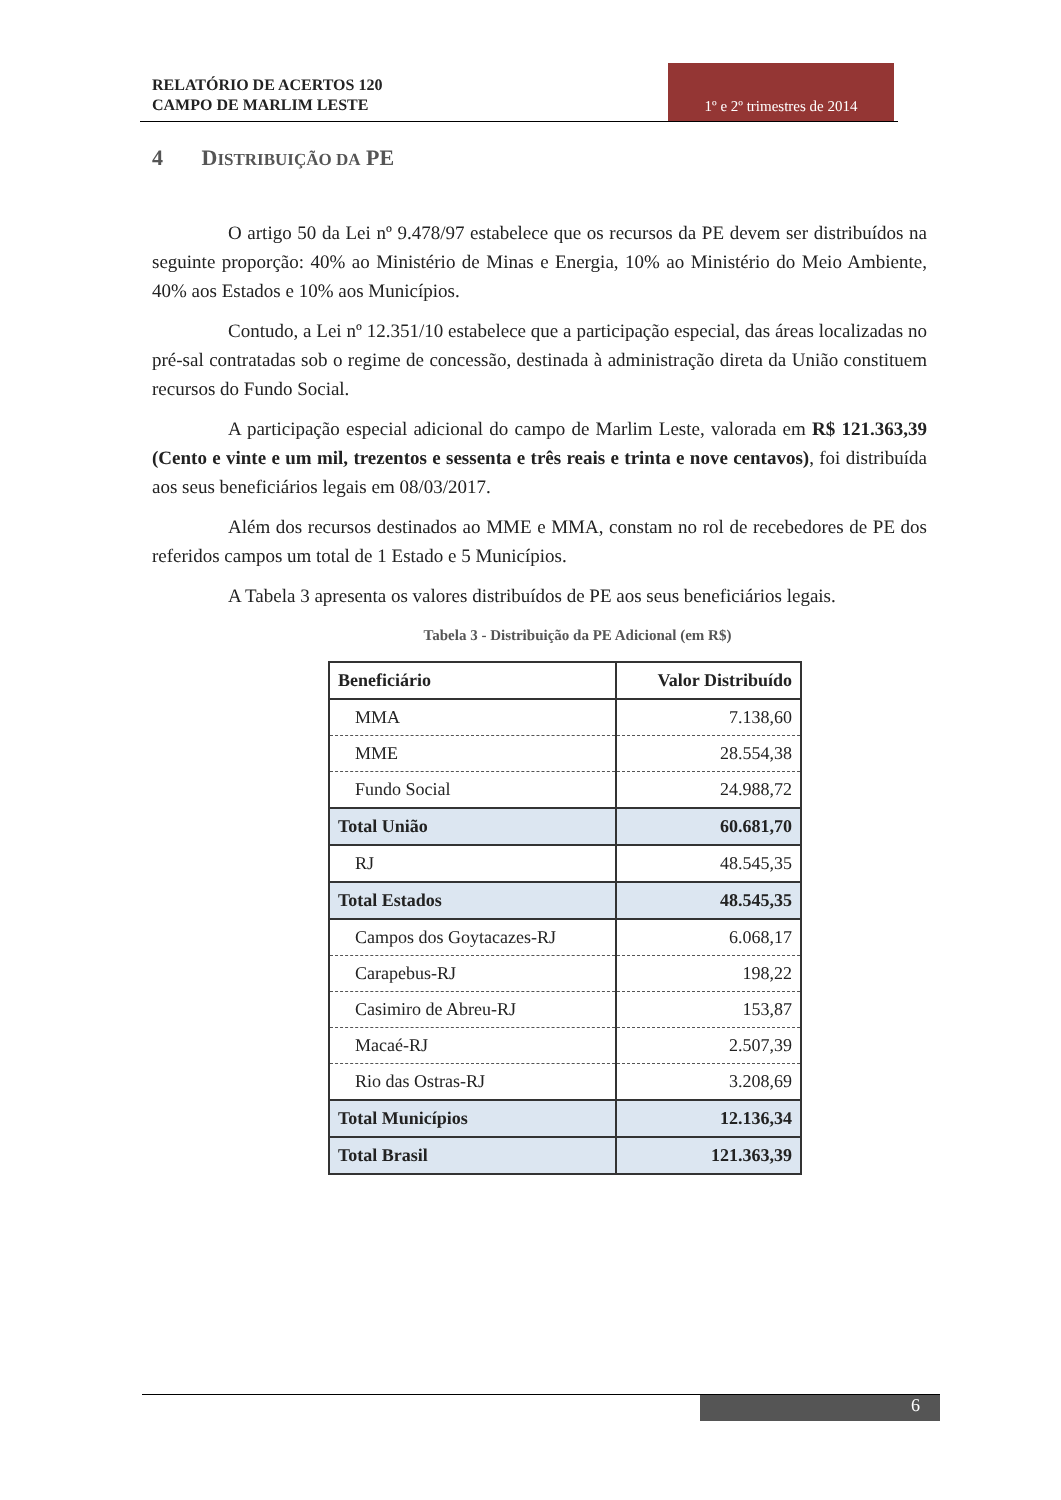RELATÓRIO DE ACERTOS 120
CAMPO DE MARLIM LESTE
1º e 2º trimestres de 2014
4 DISTRIBUIÇÃO DA PE
O artigo 50 da Lei nº 9.478/97 estabelece que os recursos da PE devem ser distribuídos na seguinte proporção: 40% ao Ministério de Minas e Energia, 10% ao Ministério do Meio Ambiente, 40% aos Estados e 10% aos Municípios.
Contudo, a Lei nº 12.351/10 estabelece que a participação especial, das áreas localizadas no pré-sal contratadas sob o regime de concessão, destinada à administração direta da União constituem recursos do Fundo Social.
A participação especial adicional do campo de Marlim Leste, valorada em R$ 121.363,39 (Cento e vinte e um mil, trezentos e sessenta e três reais e trinta e nove centavos), foi distribuída aos seus beneficiários legais em 08/03/2017.
Além dos recursos destinados ao MME e MMA, constam no rol de recebedores de PE dos referidos campos um total de 1 Estado e 5 Municípios.
A Tabela 3 apresenta os valores distribuídos de PE aos seus beneficiários legais.
Tabela 3 - Distribuição da PE Adicional (em R$)
| Beneficiário | Valor Distribuído |
| --- | --- |
| MMA | 7.138,60 |
| MME | 28.554,38 |
| Fundo Social | 24.988,72 |
| Total União | 60.681,70 |
| RJ | 48.545,35 |
| Total Estados | 48.545,35 |
| Campos dos Goytacazes-RJ | 6.068,17 |
| Carapebus-RJ | 198,22 |
| Casimiro de Abreu-RJ | 153,87 |
| Macaé-RJ | 2.507,39 |
| Rio das Ostras-RJ | 3.208,69 |
| Total Municípios | 12.136,34 |
| Total Brasil | 121.363,39 |
6